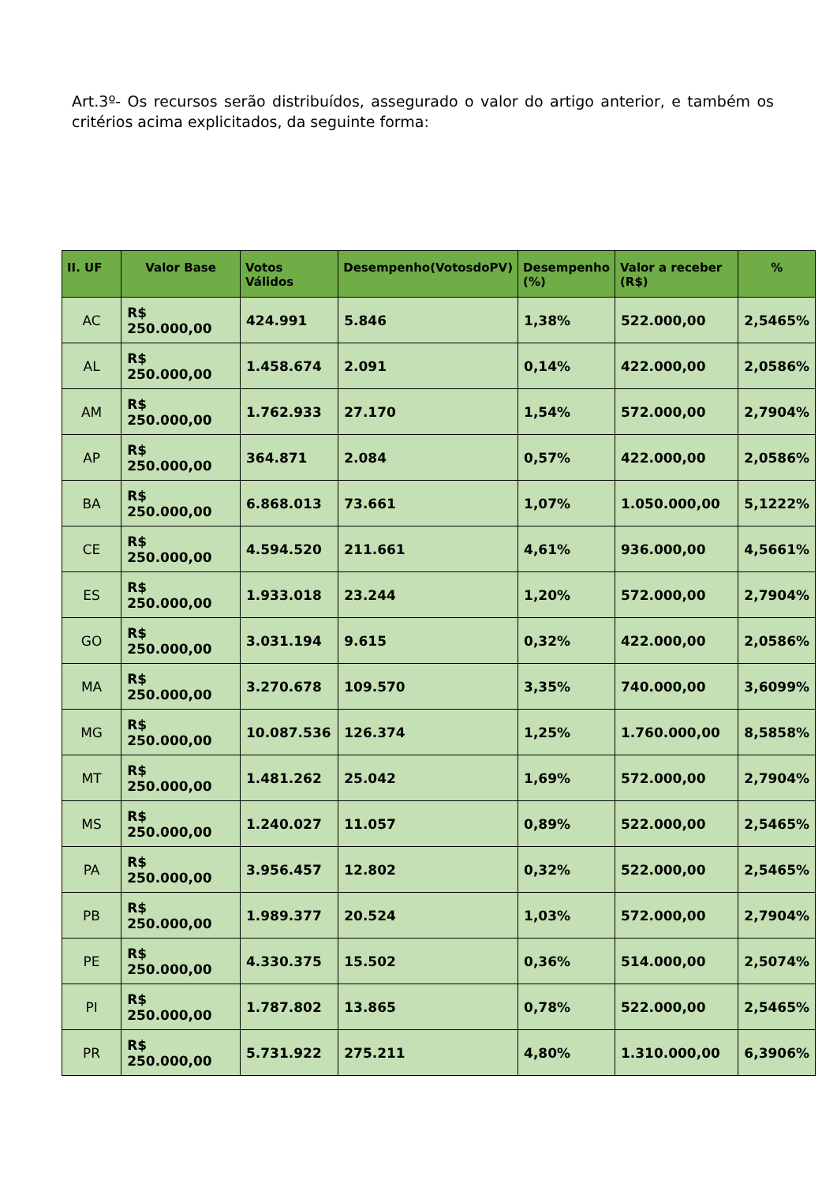Art.3º- Os recursos serão distribuídos, assegurado o valor do artigo anterior, e também os critérios acima explicitados, da seguinte forma:
| II. UF | Valor Base | Votos Válidos | Desempenho(VotosdoPV) | Desempenho (%) | Valor a receber (R$) | % |
| --- | --- | --- | --- | --- | --- | --- |
| AC | R$ 250.000,00 | 424.991 | 5.846 | 1,38% | 522.000,00 | 2,5465% |
| AL | R$ 250.000,00 | 1.458.674 | 2.091 | 0,14% | 422.000,00 | 2,0586% |
| AM | R$ 250.000,00 | 1.762.933 | 27.170 | 1,54% | 572.000,00 | 2,7904% |
| AP | R$ 250.000,00 | 364.871 | 2.084 | 0,57% | 422.000,00 | 2,0586% |
| BA | R$ 250.000,00 | 6.868.013 | 73.661 | 1,07% | 1.050.000,00 | 5,1222% |
| CE | R$ 250.000,00 | 4.594.520 | 211.661 | 4,61% | 936.000,00 | 4,5661% |
| ES | R$ 250.000,00 | 1.933.018 | 23.244 | 1,20% | 572.000,00 | 2,7904% |
| GO | R$ 250.000,00 | 3.031.194 | 9.615 | 0,32% | 422.000,00 | 2,0586% |
| MA | R$ 250.000,00 | 3.270.678 | 109.570 | 3,35% | 740.000,00 | 3,6099% |
| MG | R$ 250.000,00 | 10.087.536 | 126.374 | 1,25% | 1.760.000,00 | 8,5858% |
| MT | R$ 250.000,00 | 1.481.262 | 25.042 | 1,69% | 572.000,00 | 2,7904% |
| MS | R$ 250.000,00 | 1.240.027 | 11.057 | 0,89% | 522.000,00 | 2,5465% |
| PA | R$ 250.000,00 | 3.956.457 | 12.802 | 0,32% | 522.000,00 | 2,5465% |
| PB | R$ 250.000,00 | 1.989.377 | 20.524 | 1,03% | 572.000,00 | 2,7904% |
| PE | R$ 250.000,00 | 4.330.375 | 15.502 | 0,36% | 514.000,00 | 2,5074% |
| PI | R$ 250.000,00 | 1.787.802 | 13.865 | 0,78% | 522.000,00 | 2,5465% |
| PR | R$ 250.000,00 | 5.731.922 | 275.211 | 4,80% | 1.310.000,00 | 6,3906% |